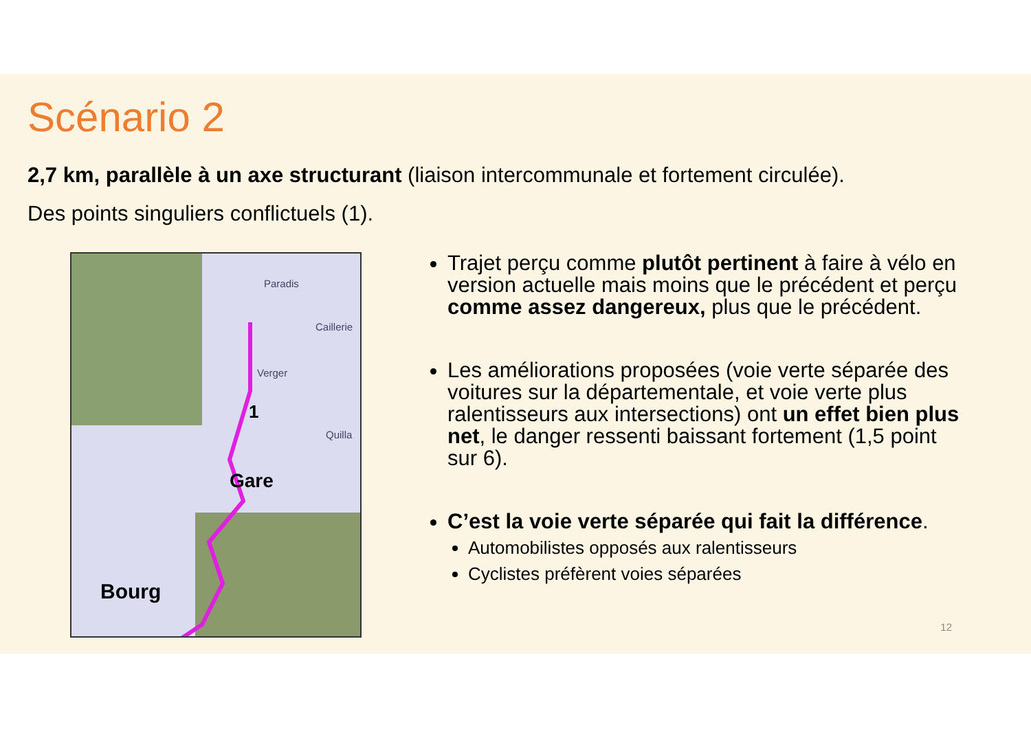Scénario 2
2,7 km, parallèle à un axe structurant (liaison intercommunale et fortement circulée).
Des points singuliers conflictuels (1).
Paradis
Caillerie
Verger
Quilla
1
Gare
Bourg
Trajet perçu comme plutôt pertinent à faire à vélo en version actuelle mais moins que le précédent et perçu comme assez dangereux, plus que le précédent.
Les améliorations proposées (voie verte séparée des voitures sur la départementale, et voie verte plus ralentisseurs aux intersections) ont un effet bien plus net, le danger ressenti baissant fortement (1,5 point sur 6).
C’est la voie verte séparée qui fait la différence.
Automobilistes opposés aux ralentisseurs
Cyclistes préfèrent voies séparées
12